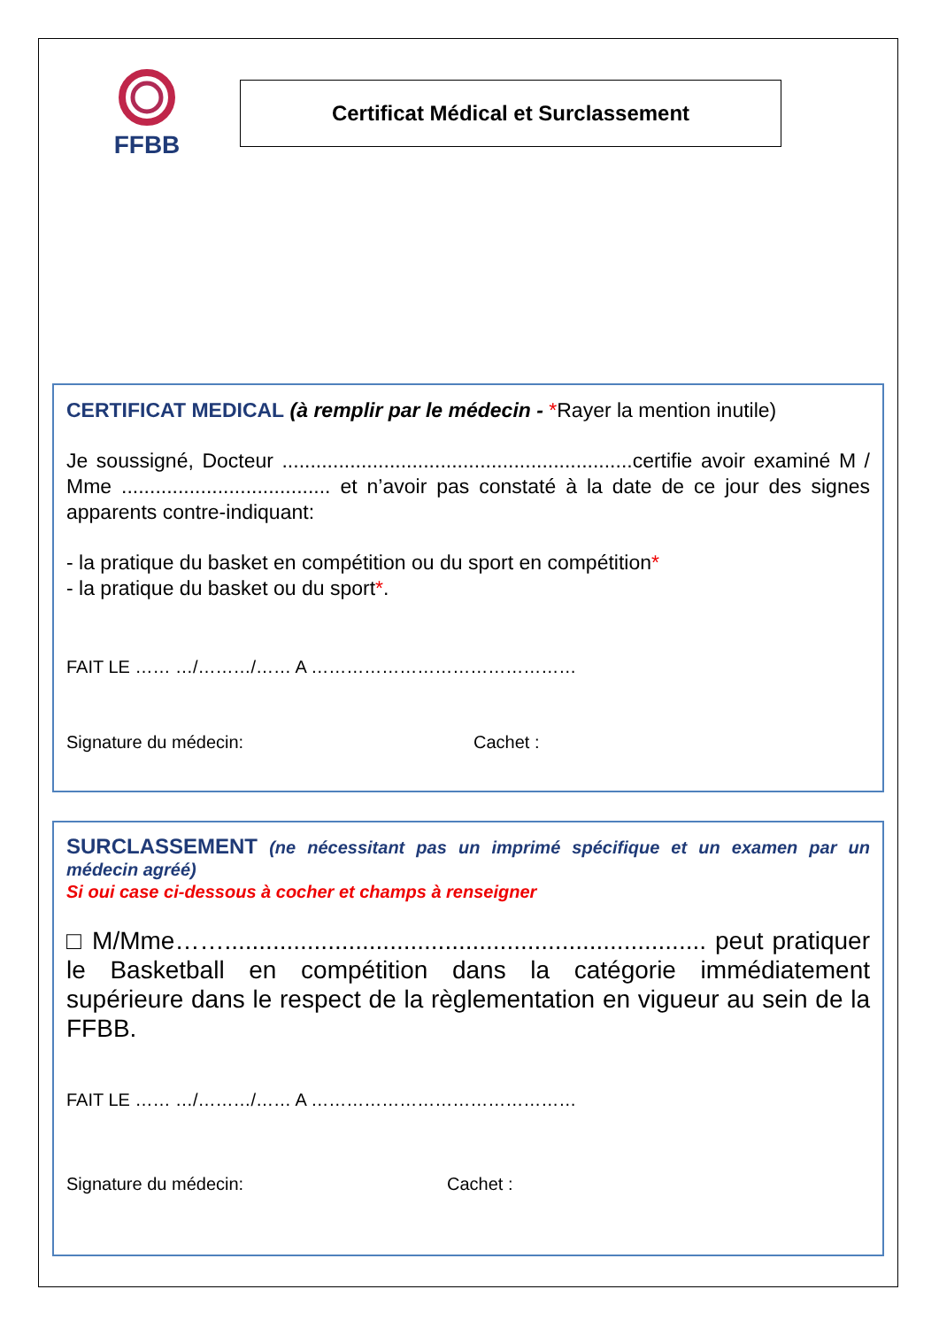FFBB
Certificat Médical et Surclassement
CERTIFICAT MEDICAL (à remplir par le médecin - *Rayer la mention inutile)
Je soussigné, Docteur ..............................................................certifie avoir examiné M / Mme ..................................... et n’avoir pas constaté à la date de ce jour des signes apparents contre-indiquant:
- la pratique du basket en compétition ou du sport en compétition*
- la pratique du basket ou du sport*.
FAIT LE …… …/………/…… A ………………………………………
Signature du médecin: Cachet :
SURCLASSEMENT (ne nécessitant pas un imprimé spécifique et un examen par un médecin agréé)
Si oui case ci-dessous à cocher et champs à renseigner
□ M/Mme……...................................................................... peut pratiquer le Basketball en compétition dans la catégorie immédiatement supérieure dans le respect de la règlementation en vigueur au sein de la FFBB.
FAIT LE …… …/………/…… A ………………………………………
Signature du médecin: Cachet :